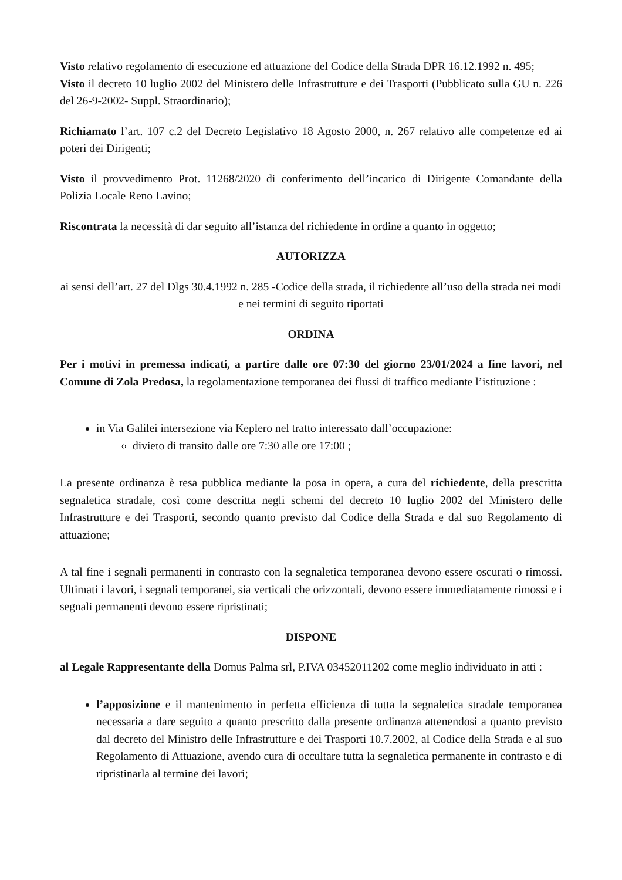Visto relativo regolamento di esecuzione ed attuazione del Codice della Strada DPR 16.12.1992 n. 495;
Visto il decreto 10 luglio 2002 del Ministero delle Infrastrutture e dei Trasporti (Pubblicato sulla GU n. 226 del 26-9-2002- Suppl. Straordinario);
Richiamato l’art. 107 c.2 del Decreto Legislativo 18 Agosto 2000, n. 267 relativo alle competenze ed ai poteri dei Dirigenti;
Visto il provvedimento Prot. 11268/2020 di conferimento dell’incarico di Dirigente Comandante della Polizia Locale Reno Lavino;
Riscontrata la necessità di dar seguito all’istanza del richiedente in ordine a quanto in oggetto;
AUTORIZZA
ai sensi dell’art. 27 del Dlgs 30.4.1992 n. 285 -Codice della strada, il richiedente all’uso della strada nei modi e nei termini di seguito riportati
ORDINA
Per i motivi in premessa indicati, a partire dalle ore 07:30 del giorno 23/01/2024 a fine lavori, nel Comune di Zola Predosa, la regolamentazione temporanea dei flussi di traffico mediante l’istituzione :
in Via Galilei intersezione via Keplero nel tratto interessato dall’occupazione:
divieto di transito dalle ore 7:30 alle ore 17:00 ;
La presente ordinanza è resa pubblica mediante la posa in opera, a cura del richiedente, della prescritta segnaletica stradale, così come descritta negli schemi del decreto 10 luglio 2002 del Ministero delle Infrastrutture e dei Trasporti, secondo quanto previsto dal Codice della Strada e dal suo Regolamento di attuazione;
A tal fine i segnali permanenti in contrasto con la segnaletica temporanea devono essere oscurati o rimossi. Ultimati i lavori, i segnali temporanei, sia verticali che orizzontali, devono essere immediatamente rimossi e i segnali permanenti devono essere ripristinati;
DISPONE
al Legale Rappresentante della Domus Palma srl, P.IVA 03452011202 come meglio individuato in atti :
l’apposizione e il mantenimento in perfetta efficienza di tutta la segnaletica stradale temporanea necessaria a dare seguito a quanto prescritto dalla presente ordinanza attenendosi a quanto previsto dal decreto del Ministro delle Infrastrutture e dei Trasporti 10.7.2002, al Codice della Strada e al suo Regolamento di Attuazione, avendo cura di occultare tutta la segnaletica permanente in contrasto e di ripristinarla al termine dei lavori;